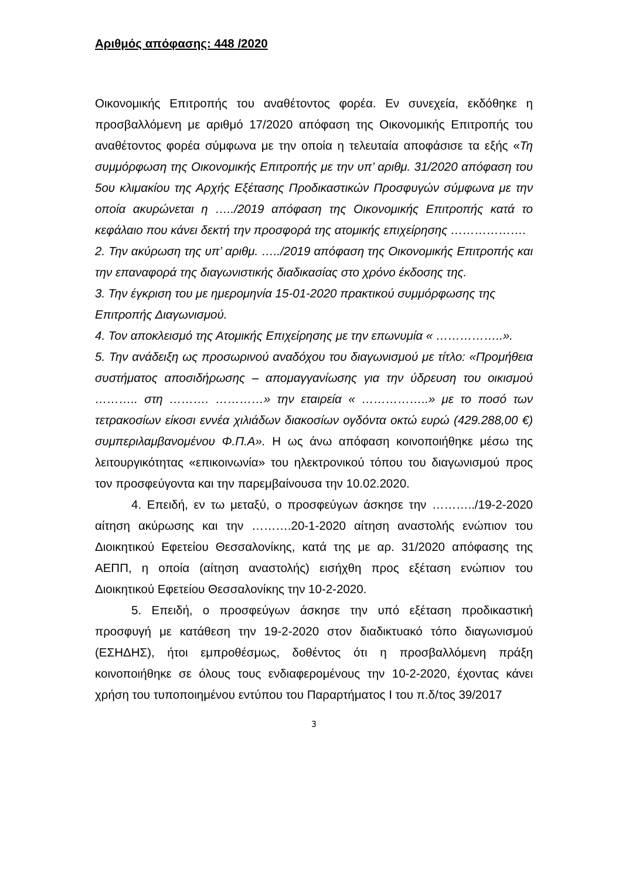Αριθμός απόφασης: 448 /2020
Οικονομικής Επιτροπής του αναθέτοντος φορέα. Εν συνεχεία, εκδόθηκε η προσβαλλόμενη με αριθμό 17/2020 απόφαση της Οικονομικής Επιτροπής του αναθέτοντος φορέα σύμφωνα με την οποία η τελευταία αποφάσισε τα εξής «Τη συμμόρφωση της Οικονομικής Επιτροπής με την υπ’ αριθμ. 31/2020 απόφαση του 5ου κλιμακίου της Αρχής Εξέτασης Προδικαστικών Προσφυγών σύμφωνα με την οποία ακυρώνεται η …../2019 απόφαση της Οικονομικής Επιτροπής κατά το κεφάλαιο που κάνει δεκτή την προσφορά της ατομικής επιχείρησης ……………….
2. Την ακύρωση της υπ’ αριθμ. …../2019 απόφαση της Οικονομικής Επιτροπής και την επαναφορά της διαγωνιστικής διαδικασίας στο χρόνο έκδοσης της.
3. Την έγκριση του με ημερομηνία 15-01-2020 πρακτικού συμμόρφωσης της Επιτροπής Διαγωνισμού.
4. Τον αποκλεισμό της Ατομικής Επιχείρησης με την επωνυμία « ……………..».
5. Την ανάδειξη ως προσωρινού αναδόχου του διαγωνισμού με τίτλο: «Προμήθεια συστήματος αποσιδήρωσης – απομαγγανίωσης για την ύδρευση του οικισμού ……….. στη ………. …………» την εταιρεία « ……………..» με το ποσό των τετρακοσίων είκοσι εννέα χιλιάδων διακοσίων ογδόντα οκτώ ευρώ (429.288,00 €) συμπεριλαμβανομένου Φ.Π.Α». Η ως άνω απόφαση κοινοποιήθηκε μέσω της λειτουργικότητας «επικοινωνία» του ηλεκτρονικού τόπου του διαγωνισμού προς τον προσφεύγοντα και την παρεμβαίνουσα την 10.02.2020.
4. Επειδή, εν τω μεταξύ, ο προσφεύγων άσκησε την ………../19-2-2020 αίτηση ακύρωσης και την ……….20-1-2020 αίτηση αναστολής ενώπιον του Διοικητικού Εφετείου Θεσσαλονίκης, κατά της με αρ. 31/2020 απόφασης της ΑΕΠΠ, η οποία (αίτηση αναστολής) εισήχθη προς εξέταση ενώπιον του Διοικητικού Εφετείου Θεσσαλονίκης την 10-2-2020.
5. Επειδή, ο προσφεύγων άσκησε την υπό εξέταση προδικαστική προσφυγή με κατάθεση την 19-2-2020 στον διαδικτυακό τόπο διαγωνισμού (ΕΣΗΔΗΣ), ήτοι εμπροθέσμως, δοθέντος ότι η προσβαλλόμενη πράξη κοινοποιήθηκε σε όλους τους ενδιαφερομένους την 10-2-2020, έχοντας κάνει χρήση του τυποποιημένου εντύπου του Παραρτήματος Ι του π.δ/τος 39/2017
3